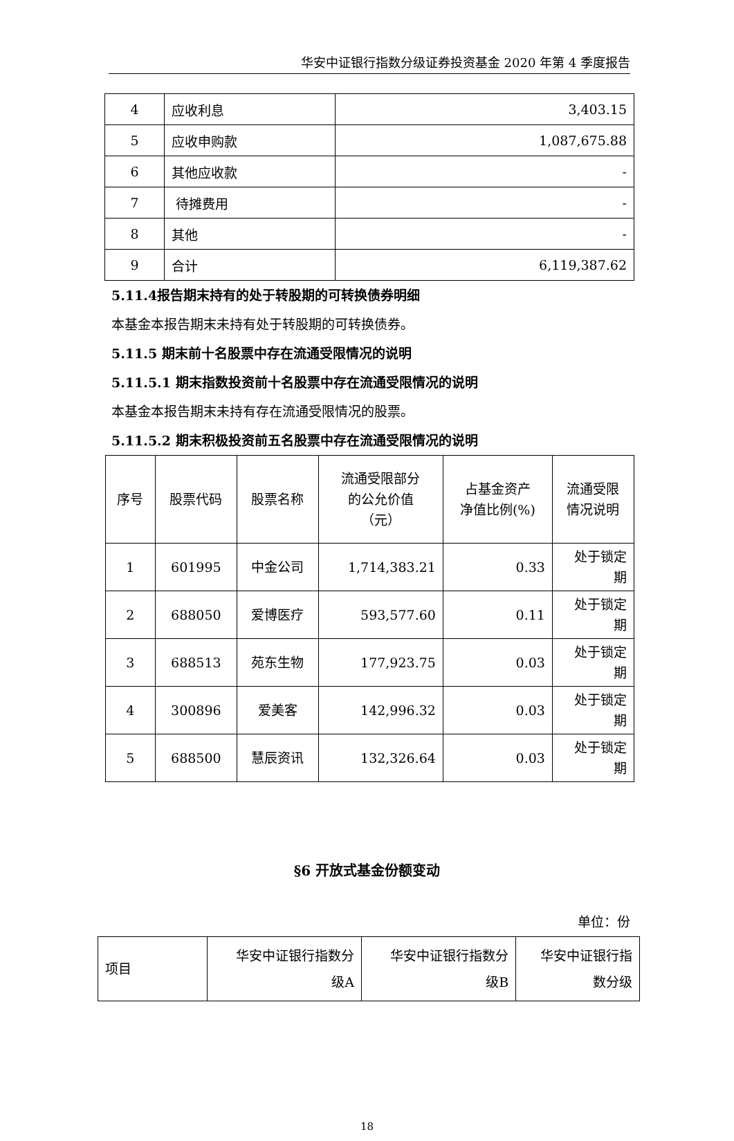华安中证银行指数分级证券投资基金 2020 年第 4 季度报告
| 4 | 应收利息 | 3,403.15 |
| 5 | 应收申购款 | 1,087,675.88 |
| 6 | 其他应收款 | - |
| 7 | 待摊费用 | - |
| 8 | 其他 | - |
| 9 | 合计 | 6,119,387.62 |
5.11.4报告期末持有的处于转股期的可转换债券明细
本基金本报告期末未持有处于转股期的可转换债券。
5.11.5 期末前十名股票中存在流通受限情况的说明
5.11.5.1 期末指数投资前十名股票中存在流通受限情况的说明
本基金本报告期末未持有存在流通受限情况的股票。
5.11.5.2 期末积极投资前五名股票中存在流通受限情况的说明
| 序号 | 股票代码 | 股票名称 | 流通受限部分 的公允价值 （元） | 占基金资产 净值比例(%) | 流通受限 情况说明 |
| --- | --- | --- | --- | --- | --- |
| 1 | 601995 | 中金公司 | 1,714,383.21 | 0.33 | 处于锁定 期 |
| 2 | 688050 | 爱博医疗 | 593,577.60 | 0.11 | 处于锁定 期 |
| 3 | 688513 | 苑东生物 | 177,923.75 | 0.03 | 处于锁定 期 |
| 4 | 300896 | 爱美客 | 142,996.32 | 0.03 | 处于锁定 期 |
| 5 | 688500 | 慧辰资讯 | 132,326.64 | 0.03 | 处于锁定 期 |
§6 开放式基金份额变动
单位：份
| 项目 | 华安中证银行指数分 级A | 华安中证银行指数分 级B | 华安中证银行指 数分级 |
| --- | --- | --- | --- |
18